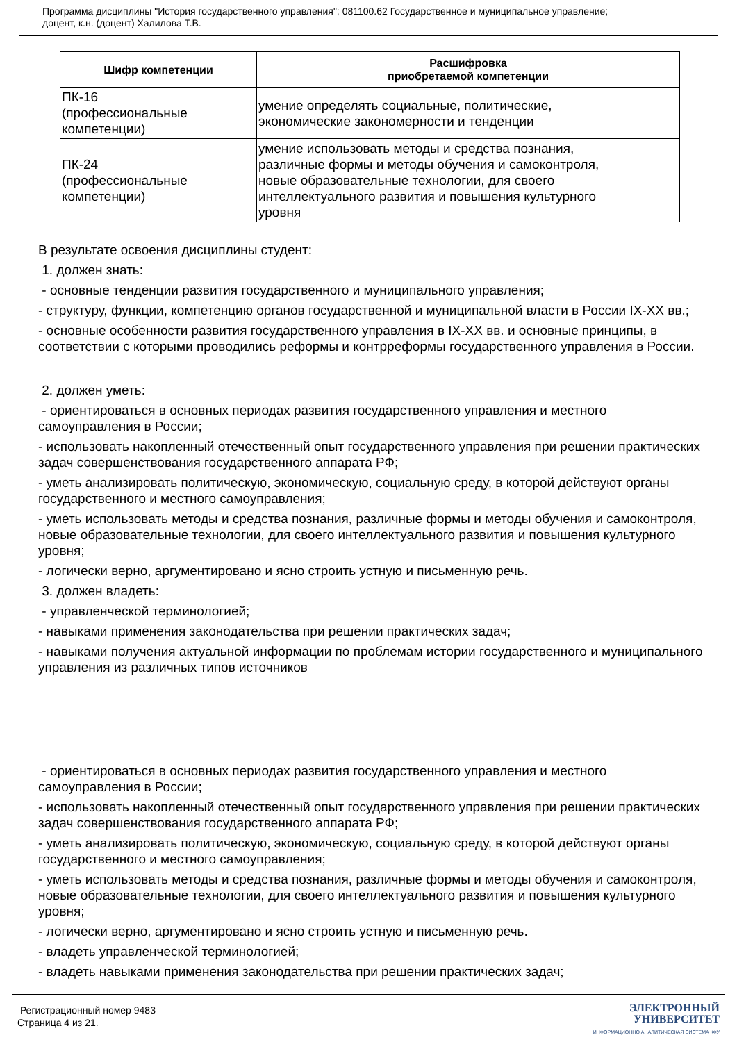Программа дисциплины "История государственного управления"; 081100.62 Государственное и муниципальное управление;
доцент, к.н. (доцент) Халилова Т.В.
| Шифр компетенции | Расшифровка приобретаемой компетенции |
| --- | --- |
| ПК-16 (профессиональные компетенции) | умение определять социальные, политические, экономические закономерности и тенденции |
| ПК-24 (профессиональные компетенции) | умение использовать методы и средства познания, различные формы и методы обучения и самоконтроля, новые образовательные технологии, для своего интеллектуального развития и повышения культурного уровня |
В результате освоения дисциплины студент:
1. должен знать:
- основные тенденции развития государственного и муниципального управления;
- структуру, функции, компетенцию органов государственной и муниципальной власти в России IX-XX вв.;
- основные особенности развития государственного управления в IX-XX вв. и основные принципы, в соответствии с которыми проводились реформы и контрреформы государственного управления в России.
2. должен уметь:
- ориентироваться в основных периодах развития государственного управления и местного самоуправления в России;
- использовать накопленный отечественный опыт государственного управления при решении практических задач совершенствования государственного аппарата РФ;
- уметь анализировать политическую, экономическую, социальную среду, в которой действуют органы государственного и местного самоуправления;
- уметь использовать методы и средства познания, различные формы и методы обучения и самоконтроля, новые образовательные технологии, для своего интеллектуального развития и повышения культурного уровня;
- логически верно, аргументировано и ясно строить устную и письменную речь.
3. должен владеть:
- управленческой терминологией;
- навыками применения законодательства при решении практических задач;
- навыками получения актуальной информации по проблемам истории государственного и муниципального управления из различных типов источников
- ориентироваться в основных периодах развития государственного управления и местного самоуправления в России;
- использовать накопленный отечественный опыт государственного управления при решении практических задач совершенствования государственного аппарата РФ;
- уметь анализировать политическую, экономическую, социальную среду, в которой действуют органы государственного и местного самоуправления;
- уметь использовать методы и средства познания, различные формы и методы обучения и самоконтроля, новые образовательные технологии, для своего интеллектуального развития и повышения культурного уровня;
- логически верно, аргументировано и ясно строить устную и письменную речь.
- владеть управленческой терминологией;
- владеть навыками применения законодательства при решении практических задач;
Регистрационный номер 9483
Страница 4 из 21.
ЭЛЕКТРОННЫЙ
УНИВЕРСИТЕТ
ИНФОРМАЦИОННО АНАЛИТИЧЕСКАЯ СИСТЕМА КФУ